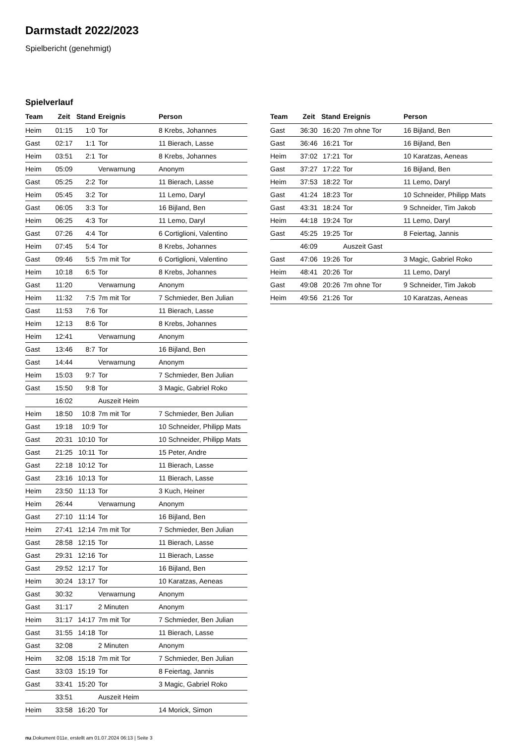Darmstadt 2022/2023
Spielbericht (genehmigt)
Spielverlauf
| Team | Zeit | Stand | Ereignis | Person |
| --- | --- | --- | --- | --- |
| Heim | 01:15 | 1:0 | Tor | 8 Krebs, Johannes |
| Gast | 02:17 | 1:1 | Tor | 11 Bierach, Lasse |
| Heim | 03:51 | 2:1 | Tor | 8 Krebs, Johannes |
| Heim | 05:09 | | Verwarnung | Anonym |
| Gast | 05:25 | 2:2 | Tor | 11 Bierach, Lasse |
| Heim | 05:45 | 3:2 | Tor | 11 Lemo, Daryl |
| Gast | 06:05 | 3:3 | Tor | 16 Bijland, Ben |
| Heim | 06:25 | 4:3 | Tor | 11 Lemo, Daryl |
| Gast | 07:26 | 4:4 | Tor | 6 Cortiglioni, Valentino |
| Heim | 07:45 | 5:4 | Tor | 8 Krebs, Johannes |
| Gast | 09:46 | 5:5 | 7m mit Tor | 6 Cortiglioni, Valentino |
| Heim | 10:18 | 6:5 | Tor | 8 Krebs, Johannes |
| Gast | 11:20 | | Verwarnung | Anonym |
| Heim | 11:32 | 7:5 | 7m mit Tor | 7 Schmieder, Ben Julian |
| Gast | 11:53 | 7:6 | Tor | 11 Bierach, Lasse |
| Heim | 12:13 | 8:6 | Tor | 8 Krebs, Johannes |
| Heim | 12:41 | | Verwarnung | Anonym |
| Gast | 13:46 | 8:7 | Tor | 16 Bijland, Ben |
| Gast | 14:44 | | Verwarnung | Anonym |
| Heim | 15:03 | 9:7 | Tor | 7 Schmieder, Ben Julian |
| Gast | 15:50 | 9:8 | Tor | 3 Magic, Gabriel Roko |
| | 16:02 | | Auszeit Heim | |
| Heim | 18:50 | 10:8 | 7m mit Tor | 7 Schmieder, Ben Julian |
| Gast | 19:18 | 10:9 | Tor | 10 Schneider, Philipp Mats |
| Gast | 20:31 | 10:10 | Tor | 10 Schneider, Philipp Mats |
| Gast | 21:25 | 10:11 | Tor | 15 Peter, Andre |
| Gast | 22:18 | 10:12 | Tor | 11 Bierach, Lasse |
| Gast | 23:16 | 10:13 | Tor | 11 Bierach, Lasse |
| Heim | 23:50 | 11:13 | Tor | 3 Kuch, Heiner |
| Heim | 26:44 | | Verwarnung | Anonym |
| Gast | 27:10 | 11:14 | Tor | 16 Bijland, Ben |
| Heim | 27:41 | 12:14 | 7m mit Tor | 7 Schmieder, Ben Julian |
| Gast | 28:58 | 12:15 | Tor | 11 Bierach, Lasse |
| Gast | 29:31 | 12:16 | Tor | 11 Bierach, Lasse |
| Gast | 29:52 | 12:17 | Tor | 16 Bijland, Ben |
| Heim | 30:24 | 13:17 | Tor | 10 Karatzas, Aeneas |
| Gast | 30:32 | | Verwarnung | Anonym |
| Gast | 31:17 | | 2 Minuten | Anonym |
| Heim | 31:17 | 14:17 | 7m mit Tor | 7 Schmieder, Ben Julian |
| Gast | 31:55 | 14:18 | Tor | 11 Bierach, Lasse |
| Gast | 32:08 | | 2 Minuten | Anonym |
| Heim | 32:08 | 15:18 | 7m mit Tor | 7 Schmieder, Ben Julian |
| Gast | 33:03 | 15:19 | Tor | 8 Feiertag, Jannis |
| Gast | 33:41 | 15:20 | Tor | 3 Magic, Gabriel Roko |
| | 33:51 | | Auszeit Heim | |
| Heim | 33:58 | 16:20 | Tor | 14 Morick, Simon |
| Team | Zeit | Stand | Ereignis | Person |
| --- | --- | --- | --- | --- |
| Gast | 36:30 | 16:20 | 7m ohne Tor | 16 Bijland, Ben |
| Gast | 36:46 | 16:21 | Tor | 16 Bijland, Ben |
| Heim | 37:02 | 17:21 | Tor | 10 Karatzas, Aeneas |
| Gast | 37:27 | 17:22 | Tor | 16 Bijland, Ben |
| Heim | 37:53 | 18:22 | Tor | 11 Lemo, Daryl |
| Gast | 41:24 | 18:23 | Tor | 10 Schneider, Philipp Mats |
| Gast | 43:31 | 18:24 | Tor | 9 Schneider, Tim Jakob |
| Heim | 44:18 | 19:24 | Tor | 11 Lemo, Daryl |
| Gast | 45:25 | 19:25 | Tor | 8 Feiertag, Jannis |
| | 46:09 | | Auszeit Gast | |
| Gast | 47:06 | 19:26 | Tor | 3 Magic, Gabriel Roko |
| Heim | 48:41 | 20:26 | Tor | 11 Lemo, Daryl |
| Gast | 49:08 | 20:26 | 7m ohne Tor | 9 Schneider, Tim Jakob |
| Heim | 49:56 | 21:26 | Tor | 10 Karatzas, Aeneas |
nu.Dokument 011e, erstellt am 01.07.2024 06:13 | Seite 3